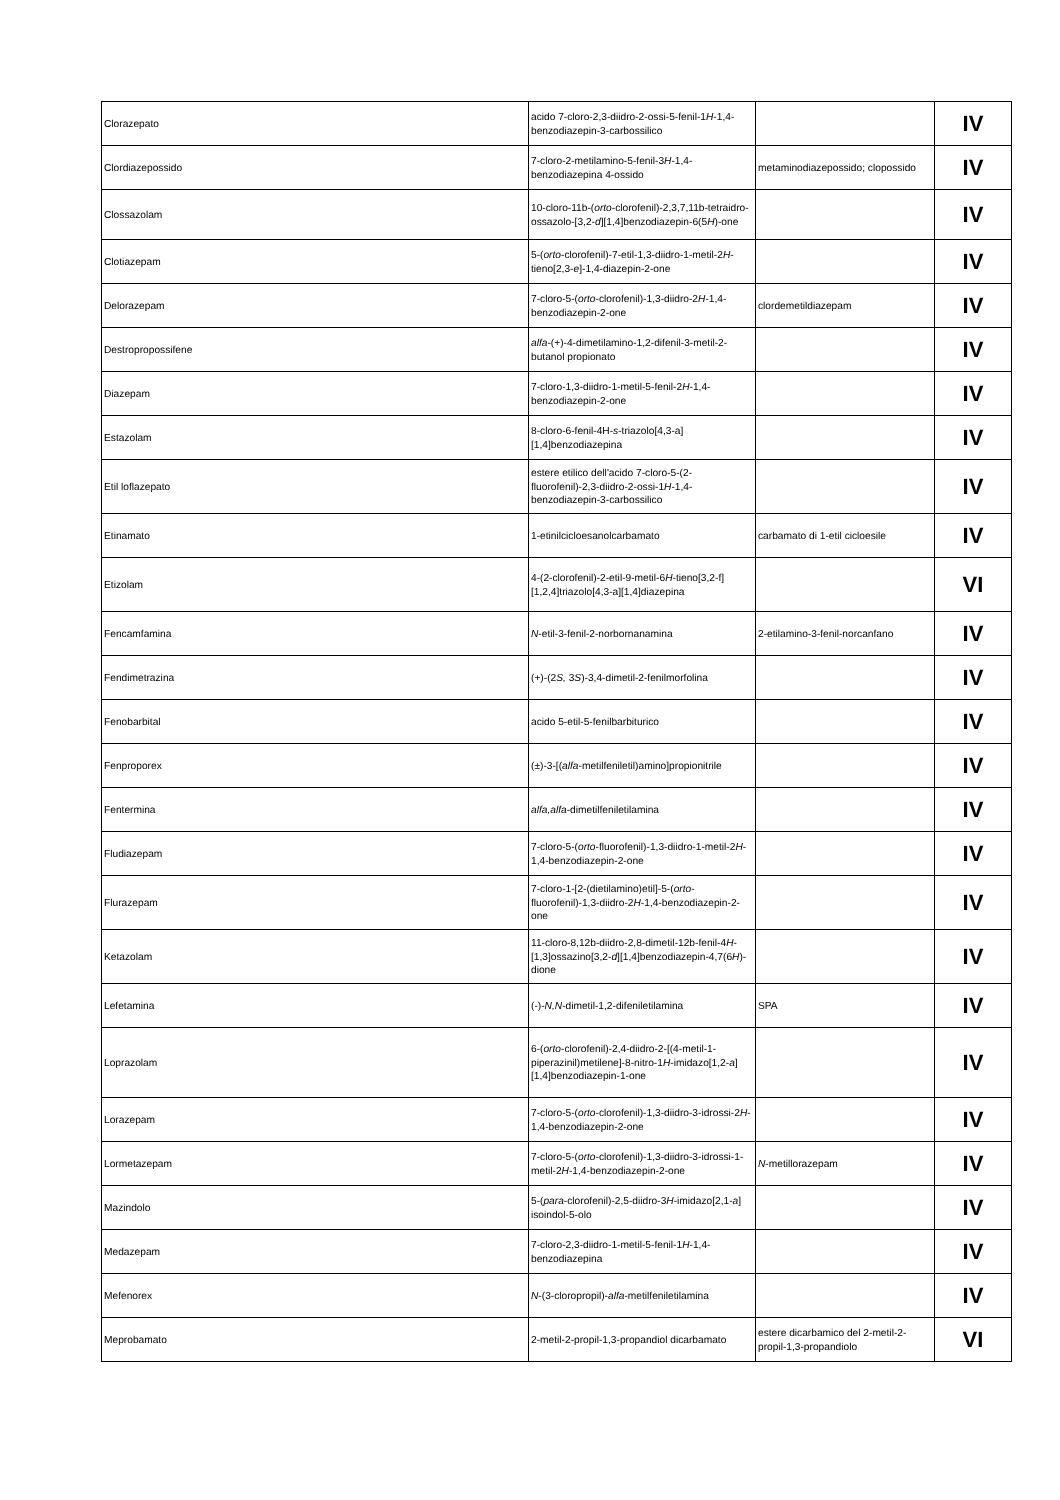| Clorazepato | acido 7-cloro-2,3-diidro-2-ossi-5-fenil-1 H -1,4-benzodiazepin-3-carbossilico | | IV |
| Clordiazepossido | 7-cloro-2-metilamino-5-fenil-3 H -1,4-benzodiazepina 4-ossido | metaminodiazepossido; clopossido | IV |
| Clossazolam | 10-cloro-11b-( orto -clorofenil)-2,3,7,11b-tetraidro-ossazolo-[3,2- d ][1,4]benzodiazepin-6(5 H )-one | | IV |
| Clotiazepam | 5-( orto -clorofenil)-7-etil-1,3-diidro-1-metil-2 H -tieno[2,3- e ]-1,4-diazepin-2-one | | IV |
| Delorazepam | 7-cloro-5-( orto -clorofenil)-1,3-diidro-2 H -1,4-benzodiazepin-2-one | clordemetildiazepam | IV |
| Destropropossifene | alfa -(+)-4-dimetilamino-1,2-difenil-3-metil-2-butanol propionato | | IV |
| Diazepam | 7-cloro-1,3-diidro-1-metil-5-fenil-2 H -1,4-benzodiazepin-2-one | | IV |
| Estazolam | 8-cloro-6-fenil-4H- s -triazolo[4,3-a][1,4]benzodiazepina | | IV |
| Etil loflazepato | estere etilico dell'acido 7-cloro-5-(2-fluorofenil)-2,3-diidro-2-ossi-1 H -1,4-benzodiazepin-3-carbossilico | | IV |
| Etinamato | 1-etinilcicloesanolcarbamato | carbamato di 1-etil cicloesile | IV |
| Etizolam | 4-(2-clorofenil)-2-etil-9-metil-6 H -tieno[3,2-f][1,2,4]triazolo[4,3-a][1,4]diazepina | | VI |
| Fencamfamina | N -etil-3-fenil-2-norbornanamina | 2-etilamino-3-fenil-norcanfano | IV |
| Fendimetrazina | (+)-(2 S, 3 S )-3,4-dimetil-2-fenilmorfolina | | IV |
| Fenobarbital | acido 5-etil-5-fenilbarbiturico | | IV |
| Fenproporex | (±)-3-[( alfa -metilfeniletil)amino]propionitrile | | IV |
| Fentermina | alfa,alfa -dimetilfeniletilamina | | IV |
| Fludiazepam | 7-cloro-5-( orto -fluorofenil)-1,3-diidro-1-metil-2 H -1,4-benzodiazepin-2-one | | IV |
| Flurazepam | 7-cloro-1-[2-(dietilamino)etil]-5-( orto -fluorofenil)-1,3-diidro-2 H -1,4-benzodiazepin-2-one | | IV |
| Ketazolam | 11-cloro-8,12b-diidro-2,8-dimetil-12b-fenil-4 H -[1,3]ossazino[3,2- d ][1,4]benzodiazepin-4,7(6 H )-dione | | IV |
| Lefetamina | (-)- N,N -dimetil-1,2-difeniletilamina | SPA | IV |
| Loprazolam | 6-( orto -clorofenil)-2,4-diidro-2-[(4-metil-1-piperazinil)metilene]-8-nitro-1 H -imidazo[1,2- a ] [1,4]benzodiazepin-1-one | | IV |
| Lorazepam | 7-cloro-5-( orto -clorofenil)-1,3-diidro-3-idrossi-2 H -1,4-benzodiazepin-2-one | | IV |
| Lormetazepam | 7-cloro-5-( orto -clorofenil)-1,3-diidro-3-idrossi-1-metil-2 H -1,4-benzodiazepin-2-one | N -metillorazepam | IV |
| Mazindolo | 5-( para -clorofenil)-2,5-diidro-3 H -imidazo[2,1- a ] isoindol-5-olo | | IV |
| Medazepam | 7-cloro-2,3-diidro-1-metil-5-fenil-1 H -1,4-benzodiazepina | | IV |
| Mefenorex | N -(3-cloropropil)- alfa -metilfeniletilamina | | IV |
| Meprobamato | 2-metil-2-propil-1,3-propandiol dicarbamato | estere dicarbamico del 2-metil-2-propil-1,3-propandiolo | VI |